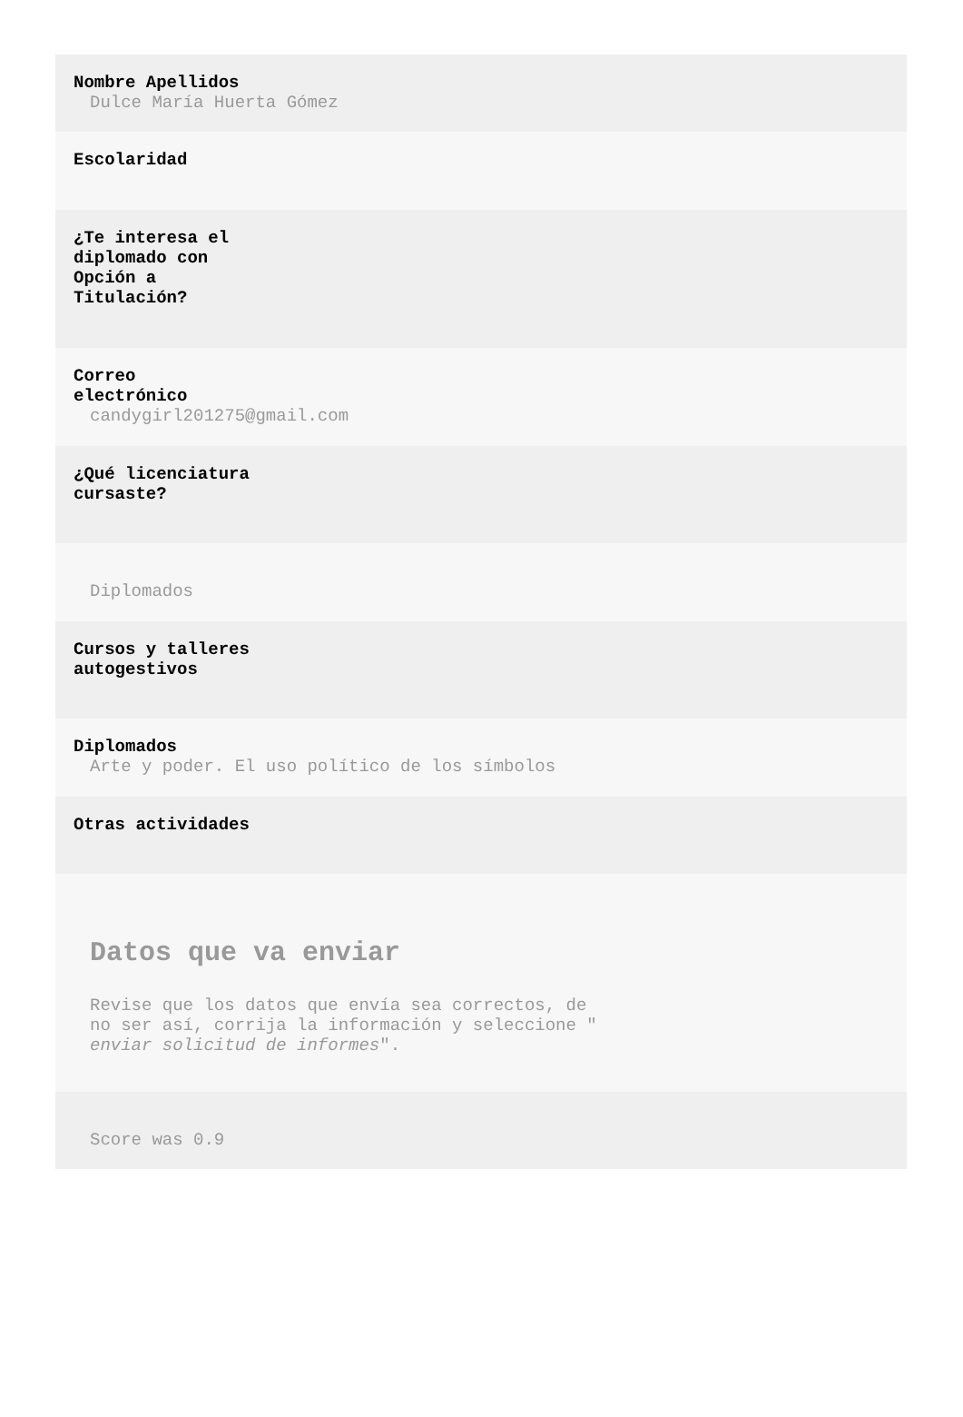Nombre Apellidos
Dulce María Huerta Gómez
Escolaridad
¿Te interesa el
diplomado con
Opción a
Titulación?
Correo
electrónico
candygirl201275@gmail.com
¿Qué licenciatura
cursaste?
Diplomados
Cursos y talleres
autogestivos
Diplomados
Arte y poder. El uso político de los símbolos
Otras actividades
Datos que va enviar
Revise que los datos que envía sea correctos, de
no ser así, corrija la información y seleccione "
enviar solicitud de informes".
Score was 0.9